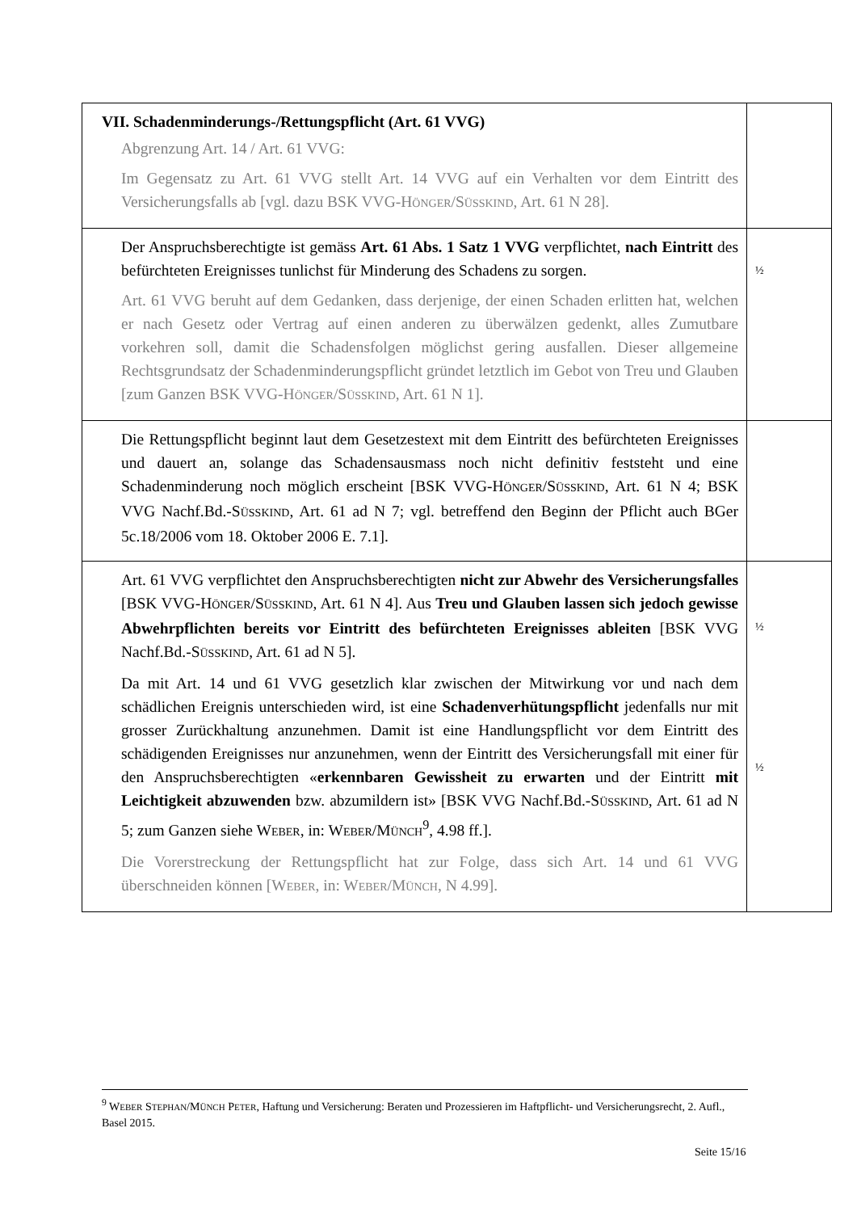| VII. Schadenminderungs-/Rettungspflicht (Art. 61 VVG) Abgrenzung Art. 14 / Art. 61 VVG: Im Gegensatz zu Art. 61 VVG stellt Art. 14 VVG auf ein Verhalten vor dem Eintritt des Versicherungsfalls ab [vgl. dazu BSK VVG-H ÖNGER /S ÜSSKIND , Art. 61 N 28]. | |
| Der Anspruchsberechtigte ist gemäss Art. 61 Abs. 1 Satz 1 VVG verpflichtet, nach Eintritt des befürchteten Ereignisses tunlichst für Minderung des Schadens zu sorgen. Art. 61 VVG beruht auf dem Gedanken, dass derjenige, der einen Schaden erlitten hat, welchen er nach Gesetz oder Vertrag auf einen anderen zu überwälzen gedenkt, alles Zumutbare vorkehren soll, damit die Schadensfolgen möglichst gering ausfallen. Dieser allgemeine Rechtsgrundsatz der Schadenminderungspflicht gründet letztlich im Gebot von Treu und Glauben [zum Ganzen BSK VVG-H ÖNGER /S ÜSSKIND , Art. 61 N 1]. | ½ |
| Die Rettungspflicht beginnt laut dem Gesetzestext mit dem Eintritt des befürchteten Ereignisses und dauert an, solange das Schadensausmass noch nicht definitiv feststeht und eine Schadenminderung noch möglich erscheint [BSK VVG-H ÖNGER /S ÜSSKIND , Art. 61 N 4; BSK VVG Nachf.Bd.-S ÜSSKIND , Art. 61 ad N 7; vgl. betreffend den Beginn der Pflicht auch BGer 5c.18/2006 vom 18. Oktober 2006 E. 7.1]. | |
| Art. 61 VVG verpflichtet den Anspruchsberechtigten nicht zur Abwehr des Versicherungsfalles [BSK VVG-H ÖNGER /S ÜSSKIND , Art. 61 N 4]. Aus Treu und Glauben lassen sich jedoch gewisse Abwehrpflichten bereits vor Eintritt des befürchteten Ereignisses ableiten [BSK VVG Nachf.Bd.-S ÜSSKIND , Art. 61 ad N 5]. Da mit Art. 14 und 61 VVG gesetzlich klar zwischen der Mitwirkung vor und nach dem schädlichen Ereignis unterschieden wird, ist eine Schadenverhütungspflicht jedenfalls nur mit grosser Zurückhaltung anzunehmen. Damit ist eine Handlungspflicht vor dem Eintritt des schädigenden Ereignisses nur anzunehmen, wenn der Eintritt des Versicherungsfall mit einer für den Anspruchsberechtigten « erkennbaren Gewissheit zu erwarten und der Eintritt mit Leichtigkeit abzuwenden bzw. abzumildern ist» [BSK VVG Nachf.Bd.-S ÜSSKIND , Art. 61 ad N 5; zum Ganzen siehe W EBER , in: W EBER /M ÜNCH<sup>9</sup>, 4.98 ff.]. Die Vorerstreckung der Rettungspflicht hat zur Folge, dass sich Art. 14 und 61 VVG überschneiden können [W EBER , in: W EBER /M ÜNCH , N 4.99]. | ½ ½ |
<sup>9</sup> WEBER STEPHAN/MÜNCH PETER, Haftung und Versicherung: Beraten und Prozessieren im Haftpflicht- und Versicherungsrecht, 2. Aufl., Basel 2015.
Seite 15/16